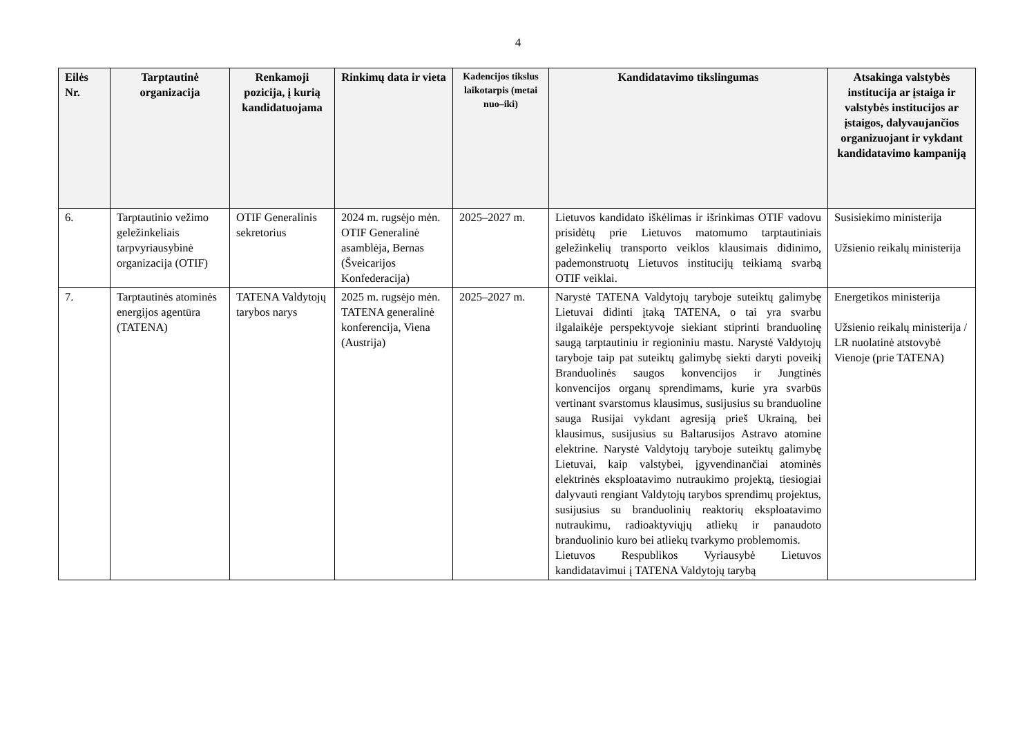4
| Eilės Nr. | Tarptautinė organizacija | Renkamoji pozicija, į kurią kandidatuojama | Rinkimų data ir vieta | Kadencijos tikslus laikotarpis (metai nuo–iki) | Kandidatavimo tikslingumas | Atsakinga valstybės institucija ar įstaiga ir valstybės institucijos ar įstaigos, dalyvaujančios organizuojant ir vykdant kandidatavimo kampaniją |
| --- | --- | --- | --- | --- | --- | --- |
| 6. | Tarptautinio vežimo geležinkeliais tarpvyriausybinė organizacija (OTIF) | OTIF Generalinis sekretorius | 2024 m. rugsėjo mėn. OTIF Generalinė asamblėja, Bernas (Šveicarijos Konfederacija) | 2025–2027 m. | Lietuvos kandidato iškėlimas ir išrinkimas OTIF vadovu prisidėtų prie Lietuvos matomumo tarptautiniais geležinkelių transporto veiklos klausimais didinimo, pademonstruotų Lietuvos institucijų teikiamą svarbą OTIF veiklai. | Susisiekimo ministerija Užsienio reikalų ministerija |
| 7. | Tarptautinės atominės energijos agentūra (TATENA) | TATENA Valdytojų tarybos narys | 2025 m. rugsėjo mėn. TATENA generalinė konferencija, Viena (Austrija) | 2025–2027 m. | Narystė TATENA Valdytojų taryboje suteiktų galimybę Lietuvai didinti įtaką TATENA, o tai yra svarbu ilgalaikėje perspektyvoje siekiant stiprinti branduolinę saugą tarptautiniu ir regioniniu mastu. Narystė Valdytojų taryboje taip pat suteiktų galimybę siekti daryti poveikį Branduolinės saugos konvencijos ir Jungtinės konvencijos organų sprendimams, kurie yra svarbūs vertinant svarstomus klausimus, susijusius su branduoline sauga Rusijai vykdant agresiją prieš Ukrainą, bei klausimus, susijusius su Baltarusijos Astravo atomine elektrine. Narystė Valdytojų taryboje suteiktų galimybę Lietuvai, kaip valstybei, įgyvendinančiai atominės elektrinės eksploatavimo nutraukimo projektą, tiesiogiai dalyvauti rengiant Valdytojų tarybos sprendimų projektus, susijusius su branduolinių reaktorių eksploatavimo nutraukimu, radioaktyviųjų atliekų ir panaudoto branduolinio kuro bei atliekų tvarkymo problemomis. Lietuvos Respublikos Vyriausybė Lietuvos kandidatavimui į TATENA Valdytojų tarybą | Energetikos ministerija Užsienio reikalų ministerija / LR nuolatinė atstovybė Vienoje (prie TATENA) |